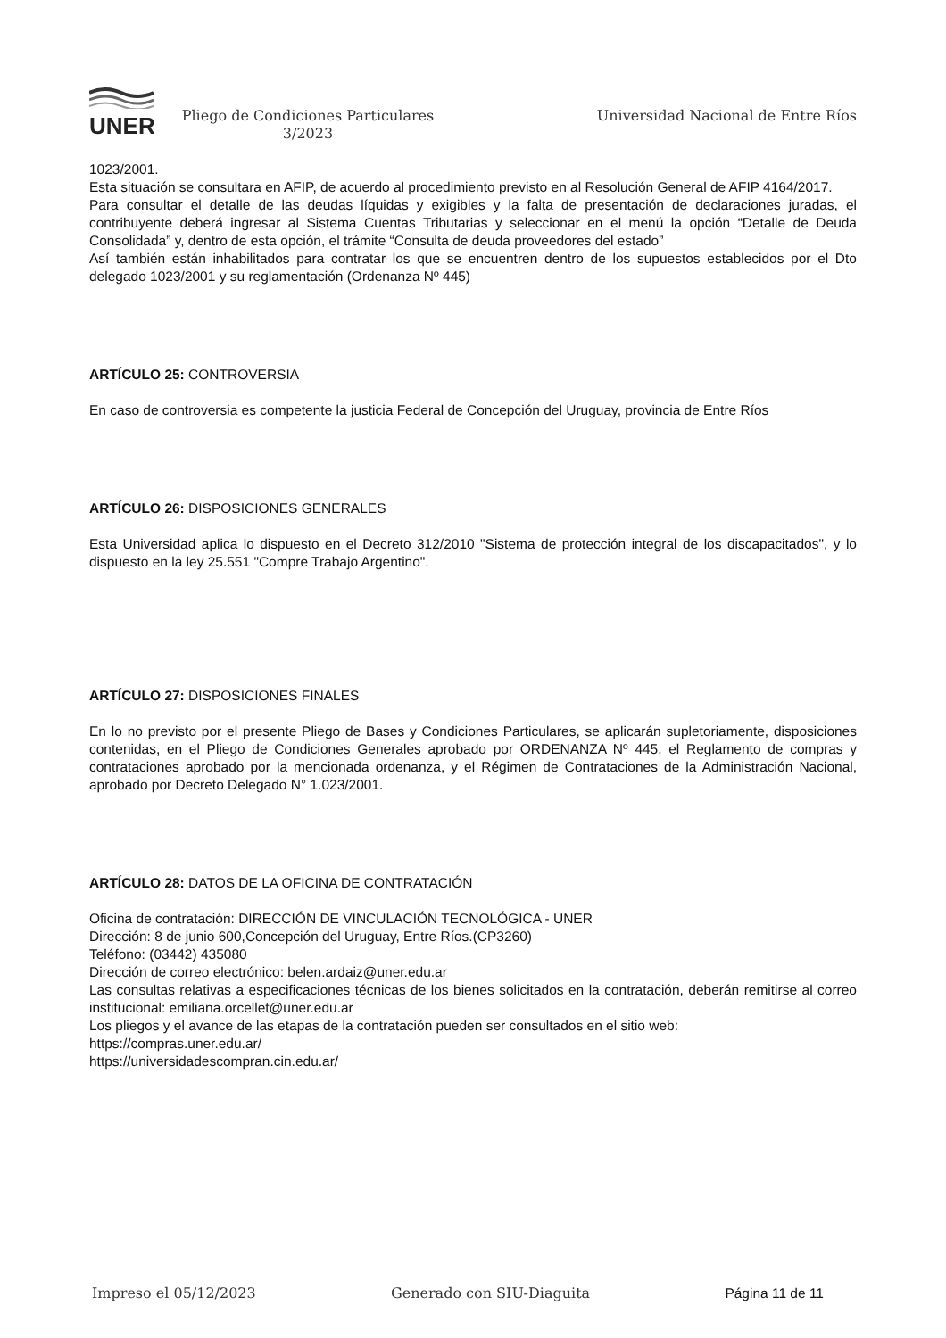UNER
Pliego de Condiciones Particulares
3/2023
Universidad Nacional de Entre Ríos
1023/2001.
Esta situación se consultara en AFIP, de acuerdo al procedimiento previsto en al Resolución General de AFIP 4164/2017.
Para consultar el detalle de las deudas líquidas y exigibles y la falta de presentación de declaraciones juradas, el contribuyente deberá ingresar al Sistema Cuentas Tributarias y seleccionar en el menú la opción “Detalle de Deuda Consolidada” y, dentro de esta opción, el trámite “Consulta de deuda proveedores del estado”
Así también están inhabilitados para contratar los que se encuentren dentro de los supuestos establecidos por el Dto delegado 1023/2001 y su reglamentación (Ordenanza Nº 445)
ARTÍCULO 25: CONTROVERSIA
En caso de controversia es competente la justicia Federal de Concepción del Uruguay, provincia de Entre Ríos
ARTÍCULO 26: DISPOSICIONES GENERALES
Esta Universidad aplica lo dispuesto en el Decreto 312/2010 "Sistema de protección integral de los discapacitados", y lo dispuesto en la ley 25.551 "Compre Trabajo Argentino".
ARTÍCULO 27: DISPOSICIONES FINALES
En lo no previsto por el presente Pliego de Bases y Condiciones Particulares, se aplicarán supletoriamente, disposiciones contenidas, en el Pliego de Condiciones Generales aprobado por ORDENANZA Nº 445, el Reglamento de compras y contrataciones aprobado por la mencionada ordenanza, y el Régimen de Contrataciones de la Administración Nacional, aprobado por Decreto Delegado N° 1.023/2001.
ARTÍCULO 28: DATOS DE LA OFICINA DE CONTRATACIÓN
Oficina de contratación: DIRECCIÓN DE VINCULACIÓN TECNOLÓGICA - UNER
Dirección: 8 de junio 600,Concepción del Uruguay, Entre Ríos.(CP3260)
Teléfono: (03442) 435080
Dirección de correo electrónico: belen.ardaiz@uner.edu.ar
Las consultas relativas a especificaciones técnicas de los bienes solicitados en la contratación, deberán remitirse al correo institucional: emiliana.orcellet@uner.edu.ar
Los pliegos y el avance de las etapas de la contratación pueden ser consultados en el sitio web:
https://compras.uner.edu.ar/
https://universidadescompran.cin.edu.ar/
Impreso el 05/12/2023 Generado con SIU-Diaguita Página 11 de 11